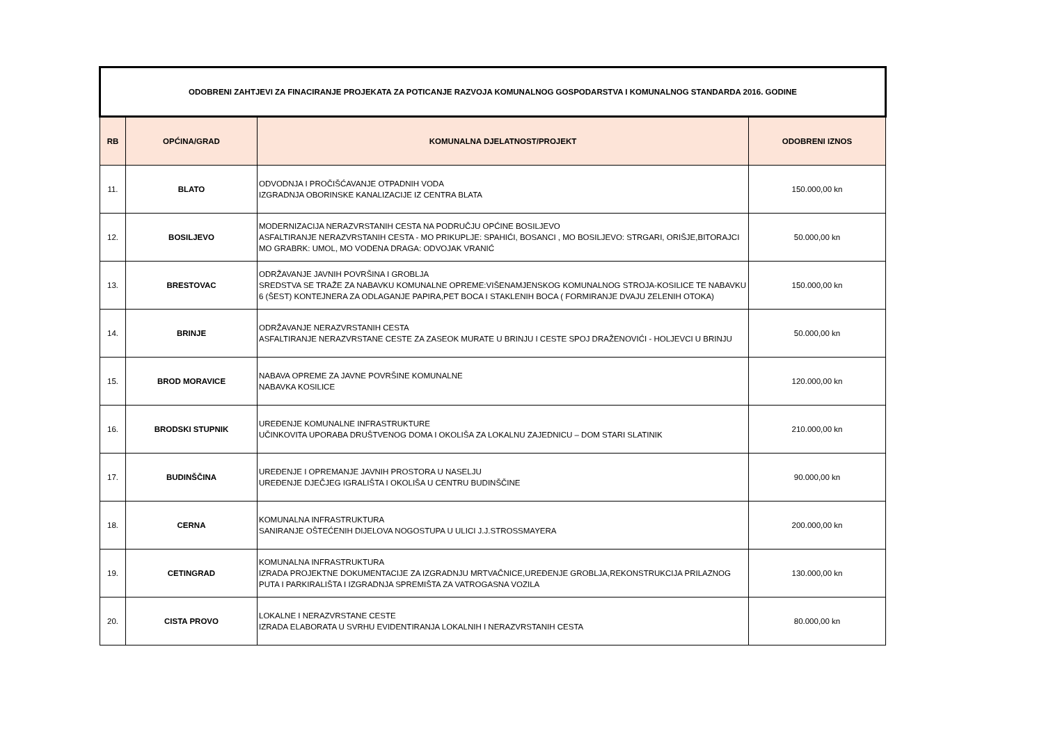| ODOBRENI ZAHTJEVI ZA FINACIRANJE PROJEKATA ZA POTICANJE RAZVOJA KOMUNALNOG GOSPODARSTVA I KOMUNALNOG STANDARDA 2016. GODINE | | | |
| RB | OPĆINA/GRAD | KOMUNALNA DJELATNOST/PROJEKT | ODOBRENI IZNOS |
| 11. | BLATO | ODVODNJA I PROČIŠĆAVANJE OTPADNIH VODA IZGRADNJA OBORINSKE KANALIZACIJE IZ CENTRA BLATA | 150.000,00 kn |
| 12. | BOSILJEVO | MODERNIZACIJA NERAZVRSTANIH CESTA NA PODRUČJU OPĆINE BOSILJEVO ASFALTIRANJE NERAZVRSTANIH CESTA - MO PRIKUPLJE: SPAHIĆI, BOSANCI , MO BOSILJEVO: STRGARI, ORIŠJE,BITORAJCI MO GRABRK: UMOL, MO VODENA DRAGA: ODVOJAK VRANIĆ | 50.000,00 kn |
| 13. | BRESTOVAC | ODRŽAVANJE JAVNIH POVRŠINA I GROBLJA SREDSTVA SE TRAŽE ZA NABAVKU KOMUNALNE OPREME:VIŠENAMJENSKOG KOMUNALNOG STROJA-KOSILICE TE NABAVKU 6 (ŠEST) KONTEJNERA ZA ODLAGANJE PAPIRA,PET BOCA I STAKLENIH BOCA ( FORMIRANJE DVAJU ZELENIH OTOKA) | 150.000,00 kn |
| 14. | BRINJE | ODRŽAVANJE NERAZVRSTANIH CESTA ASFALTIRANJE NERAZVRSTANE CESTE ZA ZASEOK MURATE U BRINJU I CESTE SPOJ DRAŽENOVIĆI - HOLJEVCI U BRINJU | 50.000,00 kn |
| 15. | BROD MORAVICE | NABAVA OPREME ZA JAVNE POVRŠINE KOMUNALNE NABAVKA KOSILICE | 120.000,00 kn |
| 16. | BRODSKI STUPNIK | UREĐENJE KOMUNALNE INFRASTRUKTURE UČINKOVITA UPORABA DRUŠTVENOG DOMA I OKOLIŠA ZA LOKALNU ZAJEDNICU – DOM STARI SLATINIK | 210.000,00 kn |
| 17. | BUDINŠČINA | UREĐENJE I OPREMANJE JAVNIH PROSTORA U NASELJU UREĐENJE DJEČJEG IGRALIŠTA I OKOLIŠA U CENTRU BUDINŠČINE | 90.000,00 kn |
| 18. | CERNA | KOMUNALNA INFRASTRUKTURA SANIRANJE OŠTEĆENIH DIJELOVA NOGOSTUPA U ULICI J.J.STROSSMAYERA | 200.000,00 kn |
| 19. | CETINGRAD | KOMUNALNA INFRASTRUKTURA IZRADA PROJEKTNE DOKUMENTACIJE ZA IZGRADNJU MRTVAČNICE,UREĐENJE GROBLJA,REKONSTRUKCIJA PRILAZNOG PUTA I PARKIRALIŠTA I IZGRADNJA SPREMIŠTA ZA VATROGASNA VOZILA | 130.000,00 kn |
| 20. | CISTA PROVO | LOKALNE I NERAZVRSTANE CESTE IZRADA ELABORATA U SVRHU EVIDENTIRANJA LOKALNIH I NERAZVRSTANIH CESTA | 80.000,00 kn |